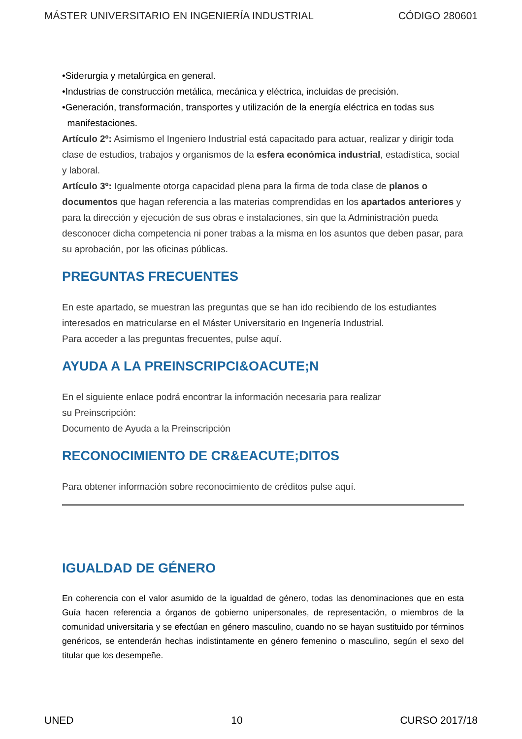MÁSTER UNIVERSITARIO EN INGENIERÍA INDUSTRIAL CÓDIGO 280601
•Siderurgia y metalúrgica en general.
•Industrias de construcción metálica, mecánica y eléctrica, incluidas de precisión.
•Generación, transformación, transportes y utilización de la energía eléctrica en todas sus
manifestaciones.
Artículo 2º: Asimismo el Ingeniero Industrial está capacitado para actuar, realizar y dirigir toda clase de estudios, trabajos y organismos de la esfera económica industrial, estadística, social y laboral.
Artículo 3º: Igualmente otorga capacidad plena para la firma de toda clase de planos o documentos que hagan referencia a las materias comprendidas en los apartados anteriores y para la dirección y ejecución de sus obras e instalaciones, sin que la Administración pueda desconocer dicha competencia ni poner trabas a la misma en los asuntos que deben pasar, para su aprobación, por las oficinas públicas.
PREGUNTAS FRECUENTES
En este apartado, se muestran las preguntas que se han ido recibiendo de los estudiantes interesados en matricularse en el Máster Universitario en Ingenería Industrial.
Para acceder a las preguntas frecuentes, pulse aquí.
AYUDA A LA PREINSCRIPCI&OACUTE;N
En el siguiente enlace podrá encontrar la información necesaria para realizar
su Preinscripción:
Documento de Ayuda a la Preinscripción
RECONOCIMIENTO DE CR&EACUTE;DITOS
Para obtener información sobre reconocimiento de créditos pulse aquí.
IGUALDAD DE GÉNERO
En coherencia con el valor asumido de la igualdad de género, todas las denominaciones que en esta Guía hacen referencia a órganos de gobierno unipersonales, de representación, o miembros de la comunidad universitaria y se efectúan en género masculino, cuando no se hayan sustituido por términos genéricos, se entenderán hechas indistintamente en género femenino o masculino, según el sexo del titular que los desempeñe.
UNED 10 CURSO 2017/18